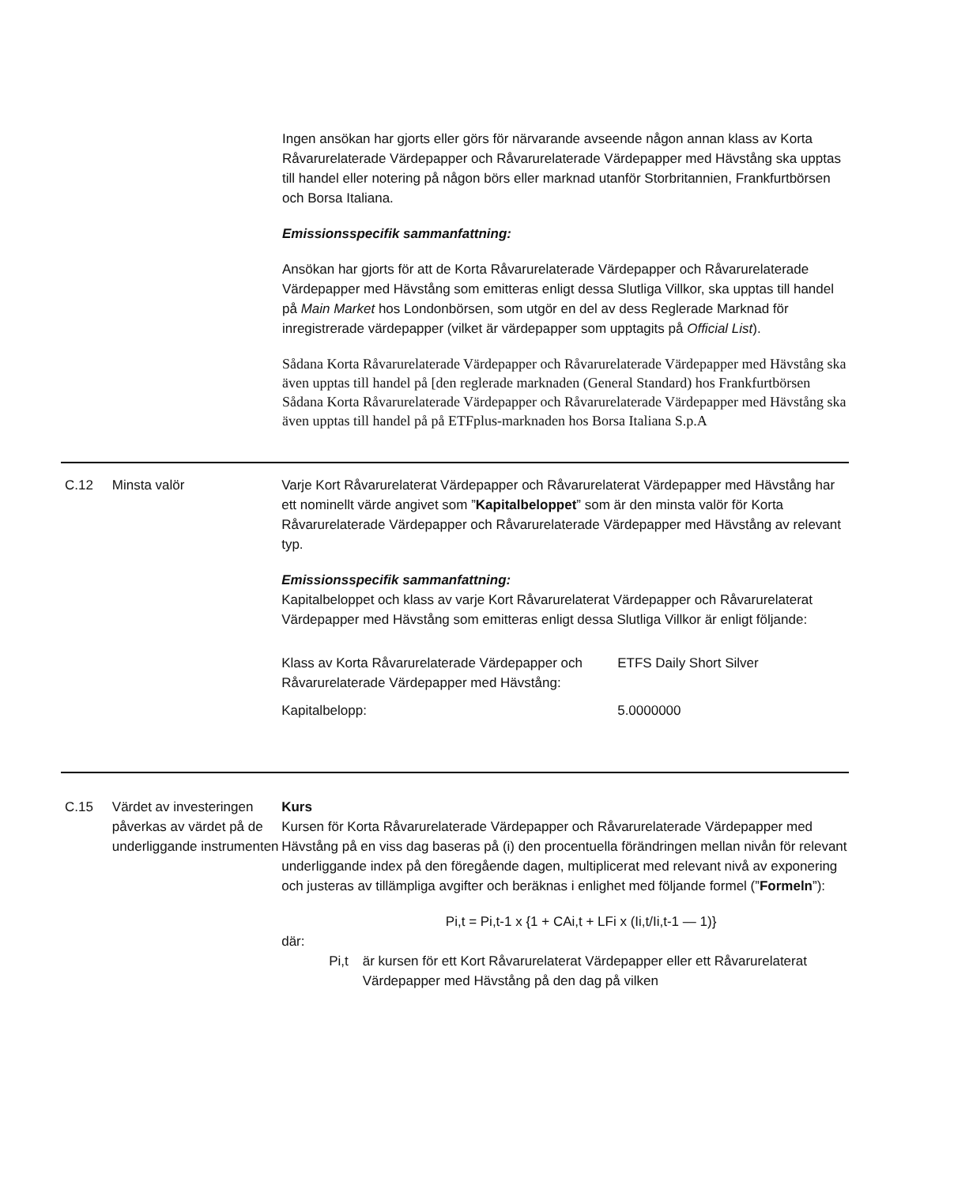Ingen ansökan har gjorts eller görs för närvarande avseende någon annan klass av Korta Råvarurelaterade Värdepapper och Råvarurelaterade Värdepapper med Hävstång ska upptas till handel eller notering på någon börs eller marknad utanför Storbritannien, Frankfurtbörsen och Borsa Italiana.
Emissionsspecifik sammanfattning:
Ansökan har gjorts för att de Korta Råvarurelaterade Värdepapper och Råvarurelaterade Värdepapper med Hävstång som emitteras enligt dessa Slutliga Villkor, ska upptas till handel på Main Market hos Londonbörsen, som utgör en del av dess Reglerade Marknad för inregistrerade värdepapper (vilket är värdepapper som upptagits på Official List).
Sådana Korta Råvarurelaterade Värdepapper och Råvarurelaterade Värdepapper med Hävstång ska även upptas till handel på [den reglerade marknaden (General Standard) hos Frankfurtbörsen
Sådana Korta Råvarurelaterade Värdepapper och Råvarurelaterade Värdepapper med Hävstång ska även upptas till handel på på ETFplus-marknaden hos Borsa Italiana S.p.A
C.12 Minsta valör Varje Kort Råvarurelaterat Värdepapper och Råvarurelaterat Värdepapper med Hävstång har ett nominellt värde angivet som ”Kapitalbeloppet” som är den minsta valör för Korta Råvarurelaterade Värdepapper och Råvarurelaterade Värdepapper med Hävstång av relevant typ.
Emissionsspecifik sammanfattning:
Kapitalbeloppet och klass av varje Kort Råvarurelaterat Värdepapper och Råvarurelaterat Värdepapper med Hävstång som emitteras enligt dessa Slutliga Villkor är enligt följande:
| Klass av Korta Råvarurelaterade Värdepapper och Råvarurelaterade Värdepapper med Hävstång: | ETFS Daily Short Silver |
| Kapitalbelopp: | 5.0000000 |
C.15 Värdet av investeringen påverkas av värdet på de underliggande instrumenten
Kurs
Kursen för Korta Råvarurelaterade Värdepapper och Råvarurelaterade Värdepapper med Hävstång på en viss dag baseras på (i) den procentuella förändringen mellan nivån för relevant underliggande index på den föregående dagen, multiplicerat med relevant nivå av exponering och justeras av tillämpliga avgifter och beräknas i enlighet med följande formel (”Formeln”):
Pi,t = Pi,t-1 x {1 + CAi,t + LFi x (Ii,t/Ii,t-1 — 1)}
där:
Pi,t är kursen för ett Kort Råvarurelaterat Värdepapper eller ett Råvarurelaterat Värdepapper med Hävstång på den dag på vilken